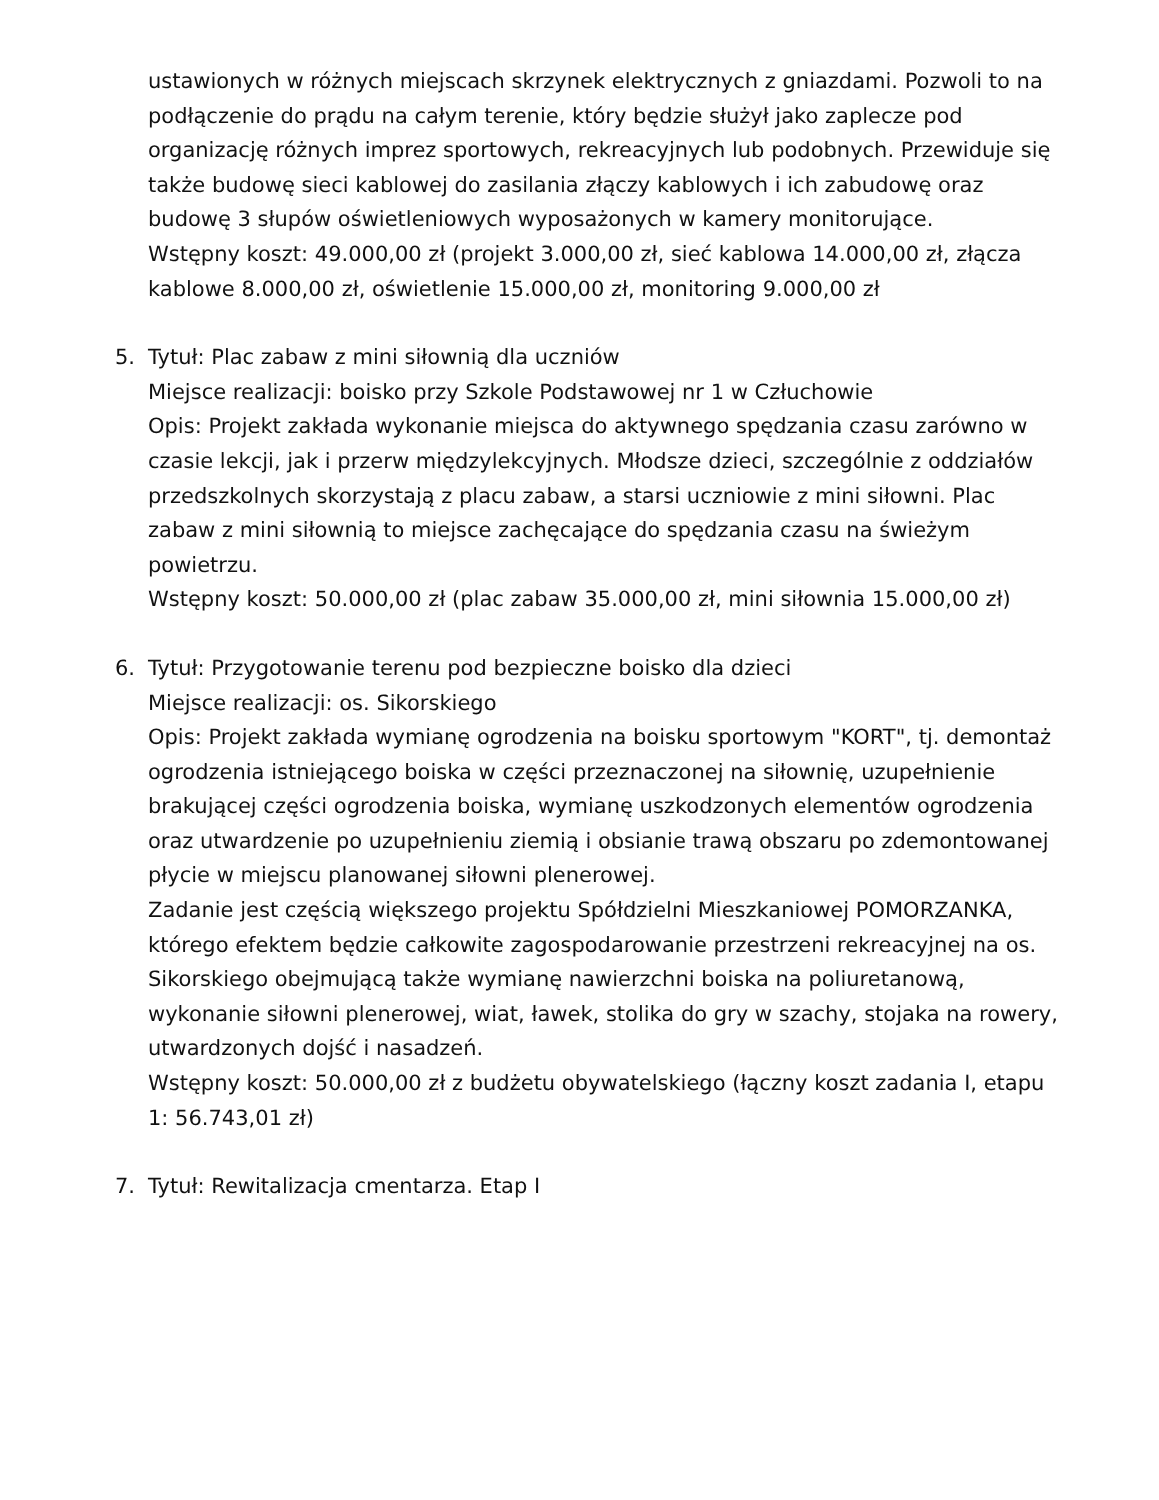ustawionych w różnych miejscach skrzynek elektrycznych z gniazdami. Pozwoli to na podłączenie do prądu na całym terenie, który będzie służył jako zaplecze pod organizację różnych imprez sportowych, rekreacyjnych lub podobnych. Przewiduje się także budowę sieci kablowej do zasilania złączy kablowych i ich zabudowę oraz budowę 3 słupów oświetleniowych wyposażonych w kamery monitorujące.
Wstępny koszt: 49.000,00 zł (projekt 3.000,00 zł, sieć kablowa 14.000,00 zł, złącza kablowe 8.000,00 zł, oświetlenie 15.000,00 zł, monitoring 9.000,00 zł
5. Tytuł: Plac zabaw z mini siłownią dla uczniów
Miejsce realizacji: boisko przy Szkole Podstawowej nr 1 w Człuchowie
Opis: Projekt zakłada wykonanie miejsca do aktywnego spędzania czasu zarówno w czasie lekcji, jak i przerw międzylekcyjnych. Młodsze dzieci, szczególnie z oddziałów przedszkolnych skorzystają z placu zabaw, a starsi uczniowie z mini siłowni. Plac zabaw z mini siłownią to miejsce zachęcające do spędzania czasu na świeżym powietrzu.
Wstępny koszt: 50.000,00 zł (plac zabaw 35.000,00 zł, mini siłownia 15.000,00 zł)
6. Tytuł: Przygotowanie terenu pod bezpieczne boisko dla dzieci
Miejsce realizacji: os. Sikorskiego
Opis: Projekt zakłada wymianę ogrodzenia na boisku sportowym "KORT", tj. demontaż ogrodzenia istniejącego boiska w części przeznaczonej na siłownię, uzupełnienie brakującej części ogrodzenia boiska, wymianę uszkodzonych elementów ogrodzenia oraz utwardzenie po uzupełnieniu ziemią i obsianie trawą obszaru po zdemontowanej płycie w miejscu planowanej siłowni plenerowej.
Zadanie jest częścią większego projektu Spółdzielni Mieszkaniowej POMORZANKA, którego efektem będzie całkowite zagospodarowanie przestrzeni rekreacyjnej na os. Sikorskiego obejmującą także wymianę nawierzchni boiska na poliuretanową, wykonanie siłowni plenerowej, wiat, ławek, stolika do gry w szachy, stojaka na rowery, utwardzonych dojść i nasadzeń.
Wstępny koszt: 50.000,00 zł z budżetu obywatelskiego (łączny koszt zadania I, etapu 1: 56.743,01 zł)
7. Tytuł: Rewitalizacja cmentarza. Etap I